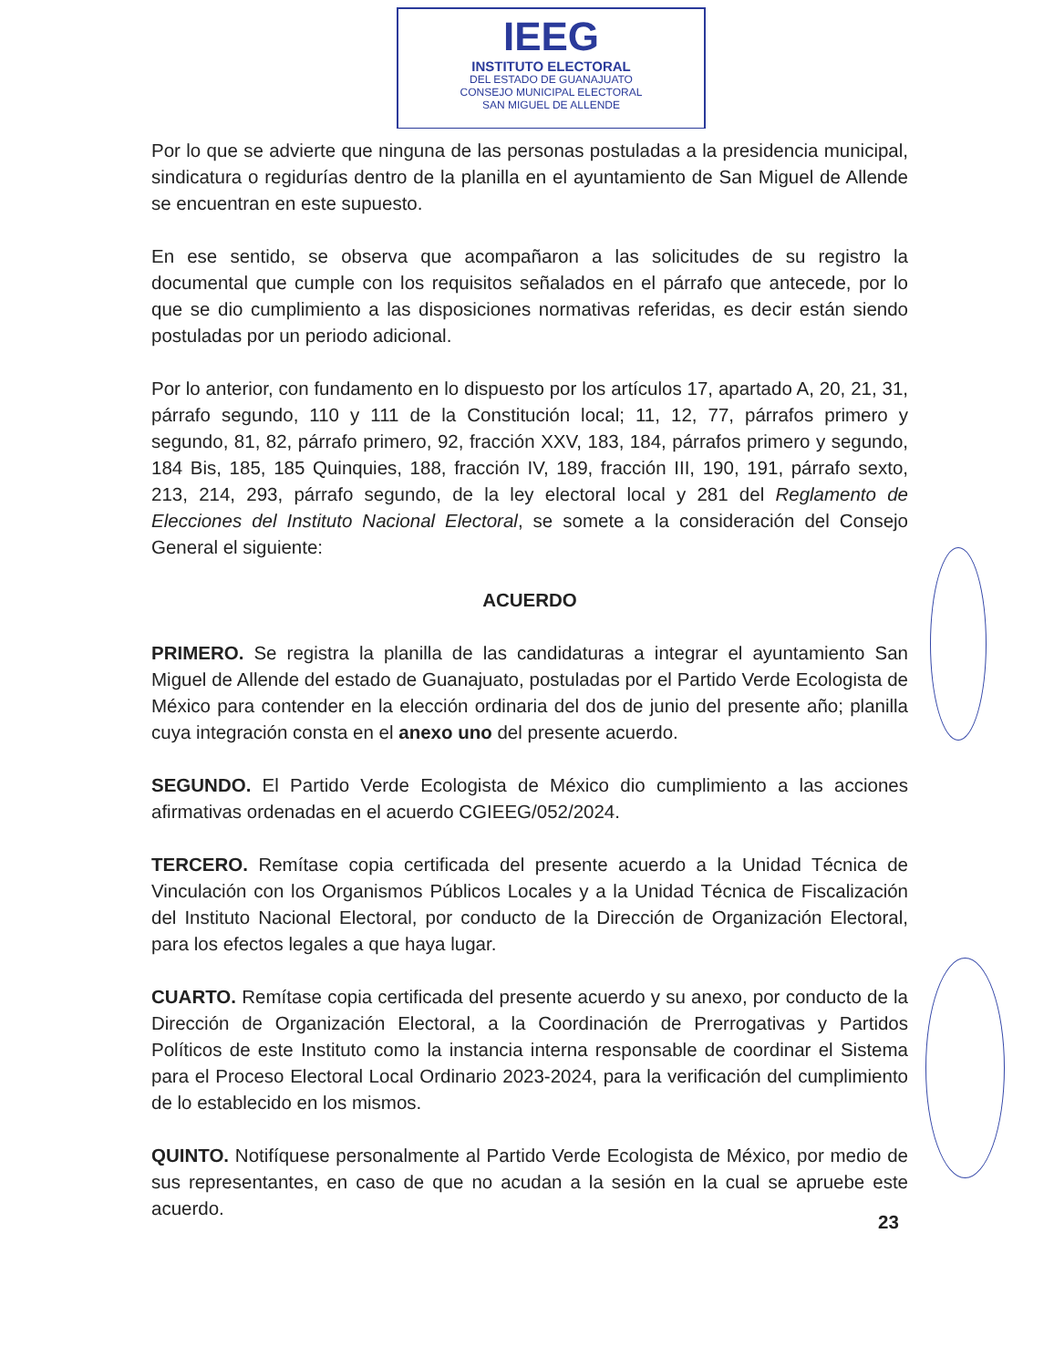IEEG
INSTITUTO ELECTORAL
DEL ESTADO DE GUANAJUATO
CONSEJO MUNICIPAL ELECTORAL
SAN MIGUEL DE ALLENDE
Por lo que se advierte que ninguna de las personas postuladas a la presidencia municipal, sindicatura o regidurías dentro de la planilla en el ayuntamiento de San Miguel de Allende se encuentran en este supuesto.
En ese sentido, se observa que acompañaron a las solicitudes de su registro la documental que cumple con los requisitos señalados en el párrafo que antecede, por lo que se dio cumplimiento a las disposiciones normativas referidas, es decir están siendo postuladas por un periodo adicional.
Por lo anterior, con fundamento en lo dispuesto por los artículos 17, apartado A, 20, 21, 31, párrafo segundo, 110 y 111 de la Constitución local; 11, 12, 77, párrafos primero y segundo, 81, 82, párrafo primero, 92, fracción XXV, 183, 184, párrafos primero y segundo, 184 Bis, 185, 185 Quinquies, 188, fracción IV, 189, fracción III, 190, 191, párrafo sexto, 213, 214, 293, párrafo segundo, de la ley electoral local y 281 del Reglamento de Elecciones del Instituto Nacional Electoral, se somete a la consideración del Consejo General el siguiente:
ACUERDO
PRIMERO. Se registra la planilla de las candidaturas a integrar el ayuntamiento San Miguel de Allende del estado de Guanajuato, postuladas por el Partido Verde Ecologista de México para contender en la elección ordinaria del dos de junio del presente año; planilla cuya integración consta en el anexo uno del presente acuerdo.
SEGUNDO. El Partido Verde Ecologista de México dio cumplimiento a las acciones afirmativas ordenadas en el acuerdo CGIEEG/052/2024.
TERCERO. Remítase copia certificada del presente acuerdo a la Unidad Técnica de Vinculación con los Organismos Públicos Locales y a la Unidad Técnica de Fiscalización del Instituto Nacional Electoral, por conducto de la Dirección de Organización Electoral, para los efectos legales a que haya lugar.
CUARTO. Remítase copia certificada del presente acuerdo y su anexo, por conducto de la Dirección de Organización Electoral, a la Coordinación de Prerrogativas y Partidos Políticos de este Instituto como la instancia interna responsable de coordinar el Sistema para el Proceso Electoral Local Ordinario 2023-2024, para la verificación del cumplimiento de lo establecido en los mismos.
QUINTO. Notifíquese personalmente al Partido Verde Ecologista de México, por medio de sus representantes, en caso de que no acudan a la sesión en la cual se apruebe este acuerdo.
23